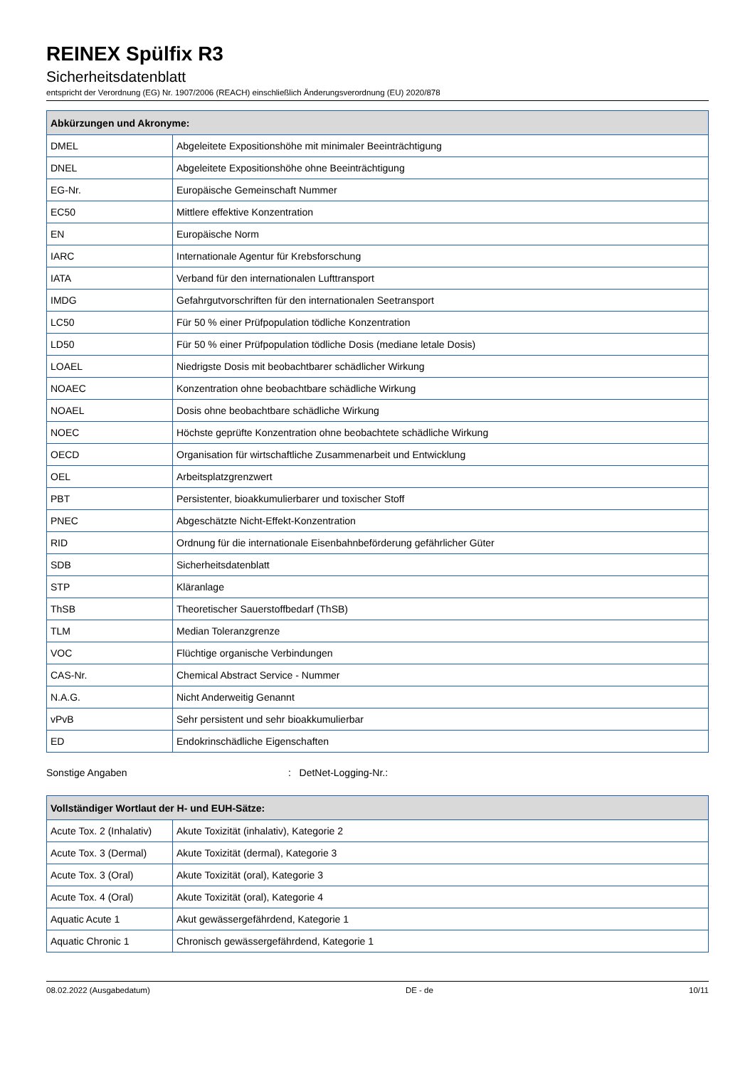REINEX Spülfix R3
Sicherheitsdatenblatt
entspricht der Verordnung (EG) Nr. 1907/2006 (REACH) einschließlich Änderungsverordnung (EU) 2020/878
| Abkürzungen und Akronyme: | |
| --- | --- |
| DMEL | Abgeleitete Expositionshöhe mit minimaler Beeinträchtigung |
| DNEL | Abgeleitete Expositionshöhe ohne Beeinträchtigung |
| EG-Nr. | Europäische Gemeinschaft Nummer |
| EC50 | Mittlere effektive Konzentration |
| EN | Europäische Norm |
| IARC | Internationale Agentur für Krebsforschung |
| IATA | Verband für den internationalen Lufttransport |
| IMDG | Gefahrgutvorschriften für den internationalen Seetransport |
| LC50 | Für 50 % einer Prüfpopulation tödliche Konzentration |
| LD50 | Für 50 % einer Prüfpopulation tödliche Dosis (mediane letale Dosis) |
| LOAEL | Niedrigste Dosis mit beobachtbarer schädlicher Wirkung |
| NOAEC | Konzentration ohne beobachtbare schädliche Wirkung |
| NOAEL | Dosis ohne beobachtbare schädliche Wirkung |
| NOEC | Höchste geprüfte Konzentration ohne beobachtete schädliche Wirkung |
| OECD | Organisation für wirtschaftliche Zusammenarbeit und Entwicklung |
| OEL | Arbeitsplatzgrenzwert |
| PBT | Persistenter, bioakkumulierbarer und toxischer Stoff |
| PNEC | Abgeschätzte Nicht-Effekt-Konzentration |
| RID | Ordnung für die internationale Eisenbahnbeförderung gefährlicher Güter |
| SDB | Sicherheitsdatenblatt |
| STP | Kläranlage |
| ThSB | Theoretischer Sauerstoffbedarf (ThSB) |
| TLM | Median Toleranzgrenze |
| VOC | Flüchtige organische Verbindungen |
| CAS-Nr. | Chemical Abstract Service - Nummer |
| N.A.G. | Nicht Anderweitig Genannt |
| vPvB | Sehr persistent und sehr bioakkumulierbar |
| ED | Endokrinschädliche Eigenschaften |
Sonstige Angaben : DetNet-Logging-Nr.:
| Vollständiger Wortlaut der H- und EUH-Sätze: | |
| --- | --- |
| Acute Tox. 2 (Inhalativ) | Akute Toxizität (inhalativ), Kategorie 2 |
| Acute Tox. 3 (Dermal) | Akute Toxizität (dermal), Kategorie 3 |
| Acute Tox. 3 (Oral) | Akute Toxizität (oral), Kategorie 3 |
| Acute Tox. 4 (Oral) | Akute Toxizität (oral), Kategorie 4 |
| Aquatic Acute 1 | Akut gewässergefährdend, Kategorie 1 |
| Aquatic Chronic 1 | Chronisch gewässergefährdend, Kategorie 1 |
08.02.2022 (Ausgabedatum) DE - de 10/11